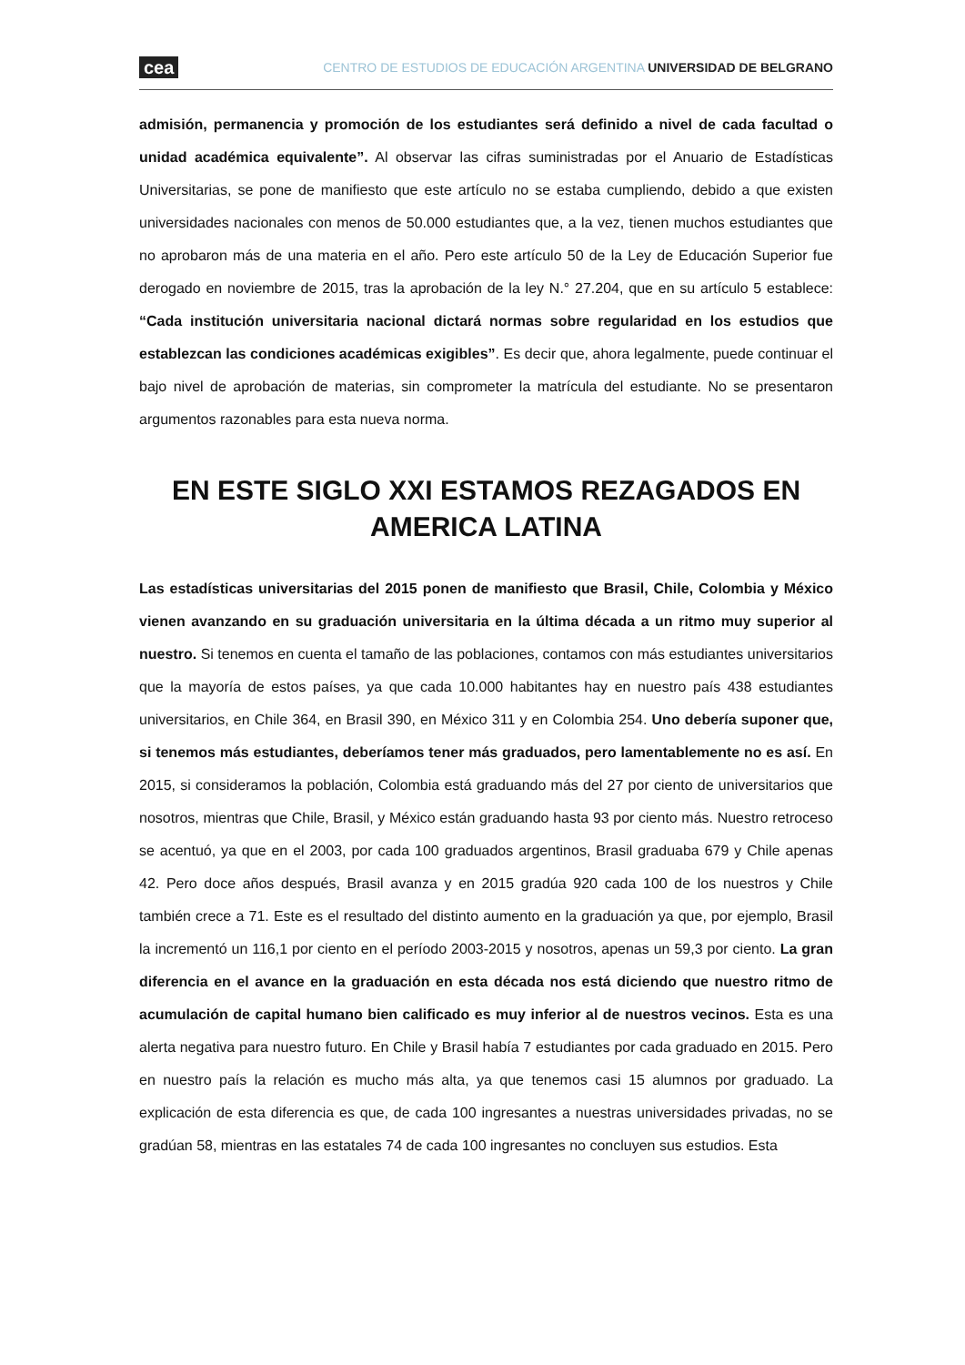cea CENTRO DE ESTUDIOS DE EDUCACIÓN ARGENTINA UNIVERSIDAD DE BELGRANO
admisión, permanencia y promoción de los estudiantes será definido a nivel de cada facultad o unidad académica equivalente”. Al observar las cifras suministradas por el Anuario de Estadísticas Universitarias, se pone de manifiesto que este artículo no se estaba cumpliendo, debido a que existen universidades nacionales con menos de 50.000 estudiantes que, a la vez, tienen muchos estudiantes que no aprobaron más de una materia en el año. Pero este artículo 50 de la Ley de Educación Superior fue derogado en noviembre de 2015, tras la aprobación de la ley N.° 27.204, que en su artículo 5 establece: “Cada institución universitaria nacional dictará normas sobre regularidad en los estudios que establezcan las condiciones académicas exigibles”. Es decir que, ahora legalmente, puede continuar el bajo nivel de aprobación de materias, sin comprometer la matrícula del estudiante. No se presentaron argumentos razonables para esta nueva norma.
EN ESTE SIGLO XXI ESTAMOS REZAGADOS EN AMERICA LATINA
Las estadísticas universitarias del 2015 ponen de manifiesto que Brasil, Chile, Colombia y México vienen avanzando en su graduación universitaria en la última década a un ritmo muy superior al nuestro. Si tenemos en cuenta el tamaño de las poblaciones, contamos con más estudiantes universitarios que la mayoría de estos países, ya que cada 10.000 habitantes hay en nuestro país 438 estudiantes universitarios, en Chile 364, en Brasil 390, en México 311 y en Colombia 254. Uno debería suponer que, si tenemos más estudiantes, deberíamos tener más graduados, pero lamentablemente no es así. En 2015, si consideramos la población, Colombia está graduando más del 27 por ciento de universitarios que nosotros, mientras que Chile, Brasil, y México están graduando hasta 93 por ciento más. Nuestro retroceso se acentuó, ya que en el 2003, por cada 100 graduados argentinos, Brasil graduaba 679 y Chile apenas 42. Pero doce años después, Brasil avanza y en 2015 gradúa 920 cada 100 de los nuestros y Chile también crece a 71. Este es el resultado del distinto aumento en la graduación ya que, por ejemplo, Brasil la incrementó un 116,1 por ciento en el período 2003-2015 y nosotros, apenas un 59,3 por ciento. La gran diferencia en el avance en la graduación en esta década nos está diciendo que nuestro ritmo de acumulación de capital humano bien calificado es muy inferior al de nuestros vecinos. Esta es una alerta negativa para nuestro futuro. En Chile y Brasil había 7 estudiantes por cada graduado en 2015. Pero en nuestro país la relación es mucho más alta, ya que tenemos casi 15 alumnos por graduado. La explicación de esta diferencia es que, de cada 100 ingresantes a nuestras universidades privadas, no se gradúan 58, mientras en las estatales 74 de cada 100 ingresantes no concluyen sus estudios. Esta